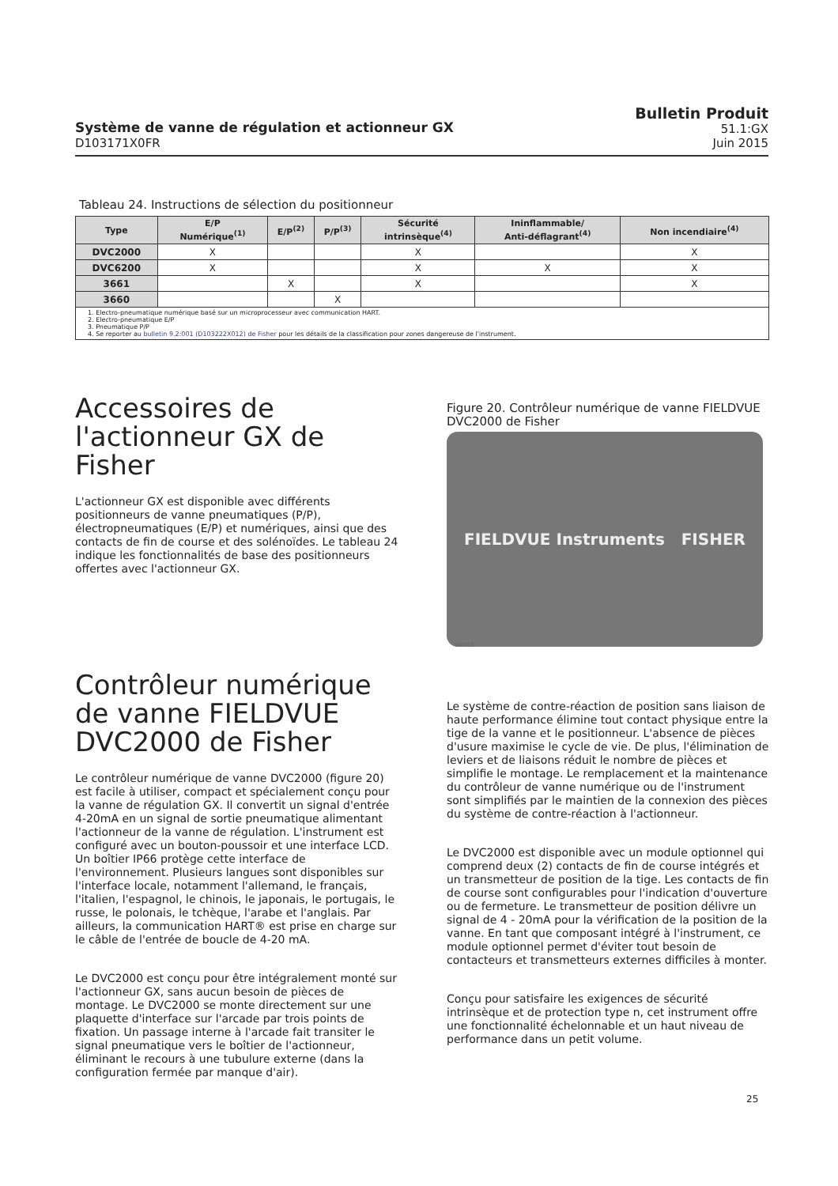Système de vanne de régulation et actionneur GX
D103171X0FR
Bulletin Produit
51.1:GX
Juin 2015
Tableau 24. Instructions de sélection du positionneur
| Type | E/P Numérique<sup>(1)</sup> | E/P<sup>(2)</sup> | P/P<sup>(3)</sup> | Sécurité intrinsèque<sup>(4)</sup> | Ininflammable/ Anti-déflagrant<sup>(4)</sup> | Non incendiaire<sup>(4)</sup> |
| --- | --- | --- | --- | --- | --- | --- |
| DVC2000 | X | | | X | | X |
| DVC6200 | X | | | X | X | X |
| 3661 | | X | | X | | X |
| 3660 | | | X | | | |
| 1. Electro-pneumatique numérique basé sur un microprocesseur avec communication HART. 2. Electro-pneumatique E/P 3. Pneumatique P/P 4. Se reporter au bulletin 9.2:001 (D103222X012) de Fisher pour les détails de la classification pour zones dangereuse de l'instrument. | | | | | | |
Accessoires de l'actionneur GX de Fisher
L'actionneur GX est disponible avec différents positionneurs de vanne pneumatiques (P/P), électropneumatiques (E/P) et numériques, ainsi que des contacts de fin de course et des solénoïdes. Le tableau 24 indique les fonctionnalités de base des positionneurs offertes avec l'actionneur GX.
Contrôleur numérique de vanne FIELDVUE DVC2000 de Fisher
Le contrôleur numérique de vanne DVC2000 (figure 20) est facile à utiliser, compact et spécialement conçu pour la vanne de régulation GX. Il convertit un signal d'entrée 4-20mA en un signal de sortie pneumatique alimentant l'actionneur de la vanne de régulation. L'instrument est configuré avec un bouton-poussoir et une interface LCD. Un boîtier IP66 protège cette interface de l'environnement. Plusieurs langues sont disponibles sur l'interface locale, notamment l'allemand, le français, l'italien, l'espagnol, le chinois, le japonais, le portugais, le russe, le polonais, le tchèque, l'arabe et l'anglais. Par ailleurs, la communication HART® est prise en charge sur le câble de l'entrée de boucle de 4-20 mA.
Le DVC2000 est conçu pour être intégralement monté sur l'actionneur GX, sans aucun besoin de pièces de montage. Le DVC2000 se monte directement sur une plaquette d'interface sur l'arcade par trois points de fixation. Un passage interne à l'arcade fait transiter le signal pneumatique vers le boîtier de l'actionneur, éliminant le recours à une tubulure externe (dans la configuration fermée par manque d'air).
Figure 20. Contrôleur numérique de vanne FIELDVUE DVC2000 de Fisher
FIELDVUE Instruments FISHER
W8755
Le système de contre-réaction de position sans liaison de haute performance élimine tout contact physique entre la tige de la vanne et le positionneur. L'absence de pièces d'usure maximise le cycle de vie. De plus, l'élimination de leviers et de liaisons réduit le nombre de pièces et simplifie le montage. Le remplacement et la maintenance du contrôleur de vanne numérique ou de l'instrument sont simplifiés par le maintien de la connexion des pièces du système de contre-réaction à l'actionneur.
Le DVC2000 est disponible avec un module optionnel qui comprend deux (2) contacts de fin de course intégrés et un transmetteur de position de la tige. Les contacts de fin de course sont configurables pour l'indication d'ouverture ou de fermeture. Le transmetteur de position délivre un signal de 4 - 20mA pour la vérification de la position de la vanne. En tant que composant intégré à l'instrument, ce module optionnel permet d'éviter tout besoin de contacteurs et transmetteurs externes difficiles à monter.
Conçu pour satisfaire les exigences de sécurité intrinsèque et de protection type n, cet instrument offre une fonctionnalité échelonnable et un haut niveau de performance dans un petit volume.
25